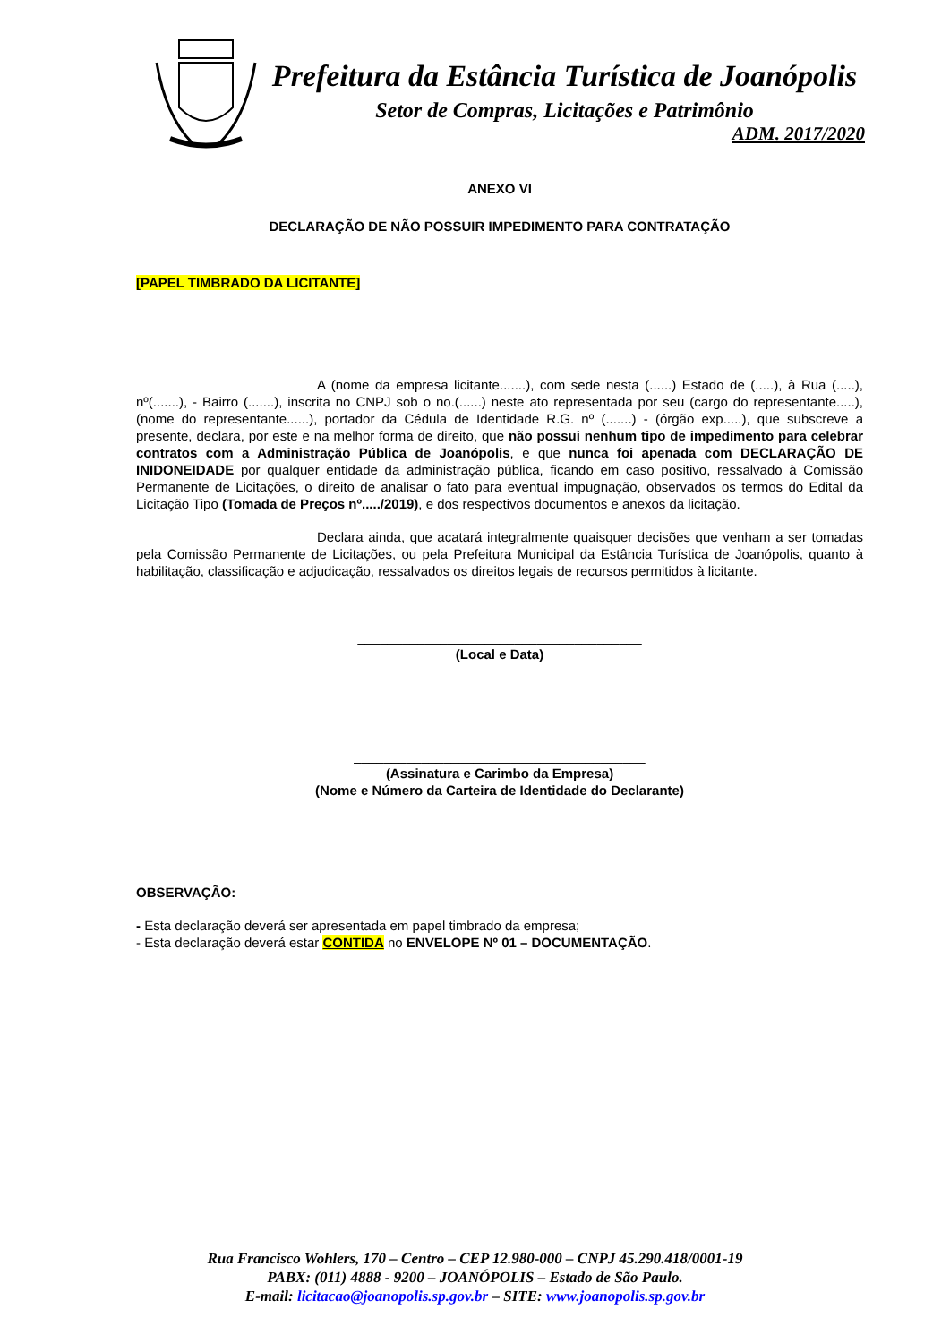Prefeitura da Estância Turística de Joanópolis
Setor de Compras, Licitações e Patrimônio
ADM. 2017/2020
ANEXO VI
DECLARAÇÃO DE NÃO POSSUIR IMPEDIMENTO PARA CONTRATAÇÃO
[PAPEL TIMBRADO DA LICITANTE]
A (nome da empresa licitante.......), com sede nesta (......) Estado de (.....), à Rua (.....), nº(.......), - Bairro (.......), inscrita no CNPJ sob o no.(......) neste ato representada por seu (cargo do representante.....), (nome do representante......), portador da Cédula de Identidade R.G. nº (.......) - (órgão exp.....), que subscreve a presente, declara, por este e na melhor forma de direito, que não possui nenhum tipo de impedimento para celebrar contratos com a Administração Pública de Joanópolis, e que nunca foi apenada com DECLARAÇÃO DE INIDONEIDADE por qualquer entidade da administração pública, ficando em caso positivo, ressalvado à Comissão Permanente de Licitações, o direito de analisar o fato para eventual impugnação, observados os termos do Edital da Licitação Tipo (Tomada de Preços nº...../2019), e dos respectivos documentos e anexos da licitação.
Declara ainda, que acatará integralmente quaisquer decisões que venham a ser tomadas pela Comissão Permanente de Licitações, ou pela Prefeitura Municipal da Estância Turística de Joanópolis, quanto à habilitação, classificação e adjudicação, ressalvados os direitos legais de recursos permitidos à licitante.
______________________________________
(Local e Data)
_______________________________________
(Assinatura e Carimbo da Empresa)
(Nome e Número da Carteira de Identidade do Declarante)
OBSERVAÇÃO:
- Esta declaração deverá ser apresentada em papel timbrado da empresa;
- Esta declaração deverá estar CONTIDA no ENVELOPE Nº 01 – DOCUMENTAÇÃO.
Rua Francisco Wohlers, 170 – Centro – CEP 12.980-000 – CNPJ 45.290.418/0001-19
PABX: (011) 4888 - 9200 – JOANÓPOLIS – Estado de São Paulo.
E-mail: licitacao@joanopolis.sp.gov.br – SITE: www.joanopolis.sp.gov.br